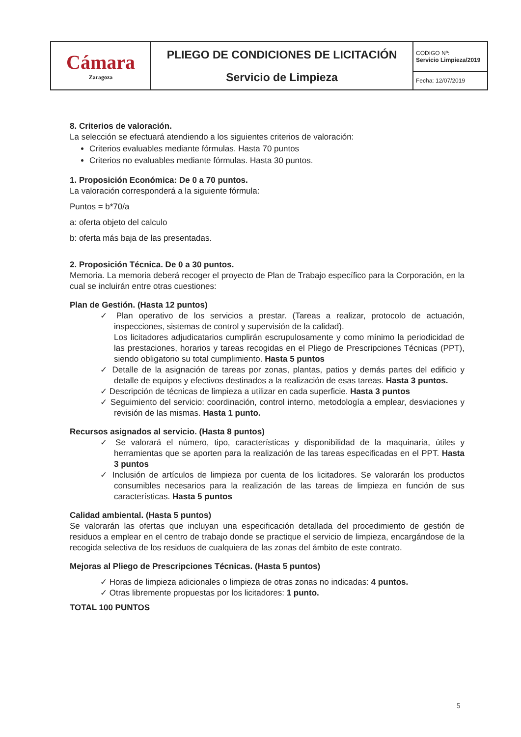| Cámara Zaragoza | PLIEGO DE CONDICIONES DE LICITACIÓN Servicio de Limpieza | CODIGO Nº: Servicio Limpieza/2019 |
| | | Fecha: 12/07/2019 |
8. Criterios de valoración.
La selección se efectuará atendiendo a los siguientes criterios de valoración:
Criterios evaluables mediante fórmulas. Hasta 70 puntos
Criterios no evaluables mediante fórmulas. Hasta 30 puntos.
1. Proposición Económica: De 0 a 70 puntos.
La valoración corresponderá a la siguiente fórmula:
Puntos = b*70/a
a: oferta objeto del calculo
b: oferta más baja de las presentadas.
2. Proposición Técnica. De 0 a 30 puntos.
Memoria. La memoria deberá recoger el proyecto de Plan de Trabajo específico para la Corporación, en la cual se incluirán entre otras cuestiones:
Plan de Gestión. (Hasta 12 puntos)
✓ Plan operativo de los servicios a prestar. (Tareas a realizar, protocolo de actuación, inspecciones, sistemas de control y supervisión de la calidad).
Los licitadores adjudicatarios cumplirán escrupulosamente y como mínimo la periodicidad de las prestaciones, horarios y tareas recogidas en el Pliego de Prescripciones Técnicas (PPT), siendo obligatorio su total cumplimiento. Hasta 5 puntos
✓ Detalle de la asignación de tareas por zonas, plantas, patios y demás partes del edificio y detalle de equipos y efectivos destinados a la realización de esas tareas. Hasta 3 puntos.
✓ Descripción de técnicas de limpieza a utilizar en cada superficie. Hasta 3 puntos
✓ Seguimiento del servicio: coordinación, control interno, metodología a emplear, desviaciones y revisión de las mismas. Hasta 1 punto.
Recursos asignados al servicio. (Hasta 8 puntos)
✓ Se valorará el número, tipo, características y disponibilidad de la maquinaria, útiles y herramientas que se aporten para la realización de las tareas especificadas en el PPT. Hasta 3 puntos
✓ Inclusión de artículos de limpieza por cuenta de los licitadores. Se valorarán los productos consumibles necesarios para la realización de las tareas de limpieza en función de sus características. Hasta 5 puntos
Calidad ambiental. (Hasta 5 puntos)
Se valorarán las ofertas que incluyan una especificación detallada del procedimiento de gestión de residuos a emplear en el centro de trabajo donde se practique el servicio de limpieza, encargándose de la recogida selectiva de los residuos de cualquiera de las zonas del ámbito de este contrato.
Mejoras al Pliego de Prescripciones Técnicas. (Hasta 5 puntos)
✓ Horas de limpieza adicionales o limpieza de otras zonas no indicadas: 4 puntos.
✓ Otras libremente propuestas por los licitadores: 1 punto.
TOTAL 100 PUNTOS
5